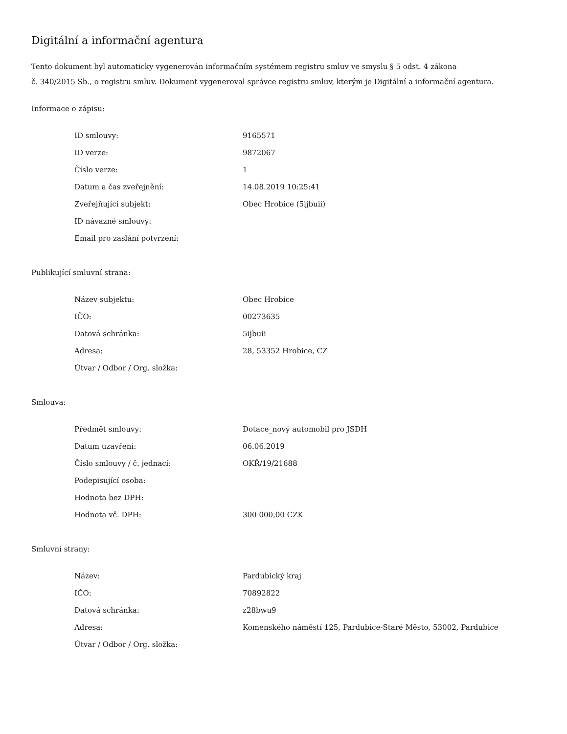Digitální a informační agentura
Tento dokument byl automaticky vygenerován informačním systémem registru smluv ve smyslu § 5 odst. 4 zákona
č. 340/2015 Sb., o registru smluv. Dokument vygeneroval správce registru smluv, kterým je Digitální a informační agentura.
Informace o zápisu:
| ID smlouvy: | 9165571 |
| ID verze: | 9872067 |
| Číslo verze: | 1 |
| Datum a čas zveřejnění: | 14.08.2019 10:25:41 |
| Zveřejňující subjekt: | Obec Hrobice (5ijbuii) |
| ID návazné smlouvy: | |
| Email pro zaslání potvrzení: | |
Publikující smluvní strana:
| Název subjektu: | Obec Hrobice |
| IČO: | 00273635 |
| Datová schránka: | 5ijbuii |
| Adresa: | 28, 53352 Hrobice, CZ |
| Útvar / Odbor / Org. složka: | |
Smlouva:
| Předmět smlouvy: | Dotace_nový automobil pro JSDH |
| Datum uzavření: | 06.06.2019 |
| Číslo smlouvy / č. jednací: | OKŘ/19/21688 |
| Podepisující osoba: | |
| Hodnota bez DPH: | |
| Hodnota vč. DPH: | 300 000,00 CZK |
Smluvní strany:
| Název: | Pardubický kraj |
| IČO: | 70892822 |
| Datová schránka: | z28bwu9 |
| Adresa: | Komenského náměstí 125, Pardubice-Staré Město, 53002, Pardubice |
| Útvar / Odbor / Org. složka: | |